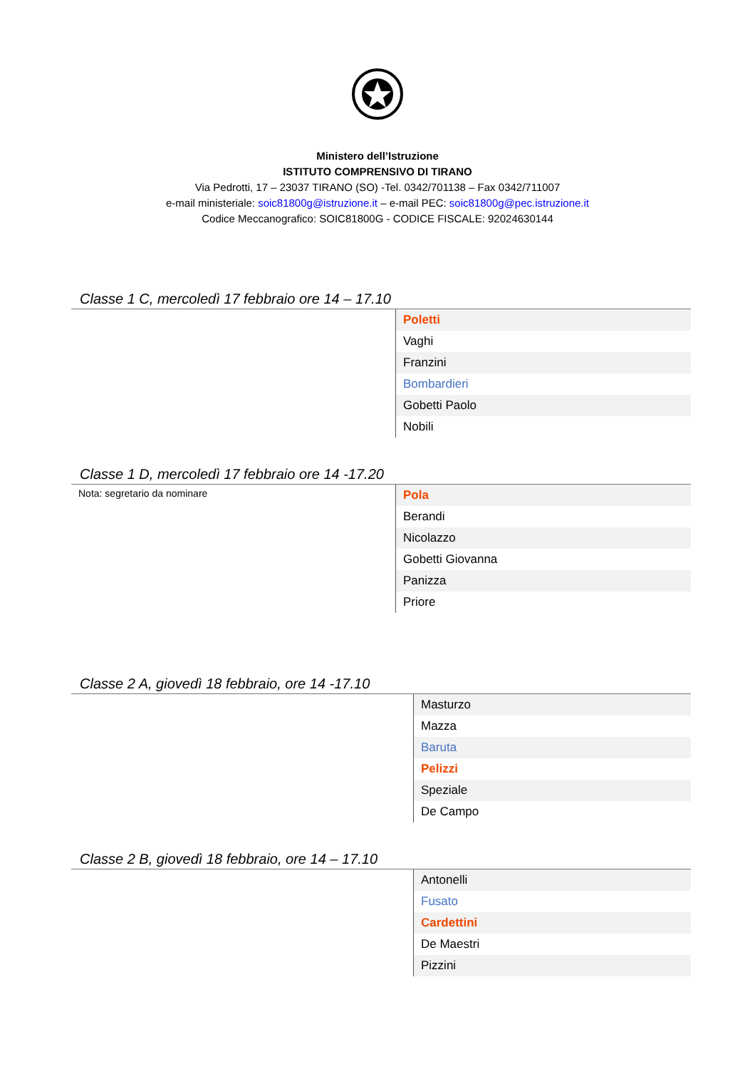Ministero dell’Istruzione
ISTITUTO COMPRENSIVO DI TIRANO
Via Pedrotti, 17 – 23037 TIRANO (SO) -Tel. 0342/701138 – Fax 0342/711007
e-mail ministeriale: soic81800g@istruzione.it – e-mail PEC: soic81800g@pec.istruzione.it
Codice Meccanografico: SOIC81800G - CODICE FISCALE: 92024630144
Classe 1 C, mercoledì 17 febbraio ore 14 – 17.10
| | Poletti |
| | Vaghi |
| | Franzini |
| | Bombardieri |
| | Gobetti Paolo |
| | Nobili |
Classe 1 D, mercoledì 17 febbraio ore 14 -17.20
| Nota: segretario da nominare | Pola |
| | Berandi |
| | Nicolazzo |
| | Gobetti Giovanna |
| | Panizza |
| | Priore |
Classe 2 A, giovedì 18 febbraio, ore 14 -17.10
| | Masturzo |
| | Mazza |
| | Baruta |
| | Pelizzi |
| | Speziale |
| | De Campo |
Classe 2 B, giovedì 18 febbraio, ore 14 – 17.10
| | Antonelli |
| | Fusato |
| | Cardettini |
| | De Maestri |
| | Pizzini |